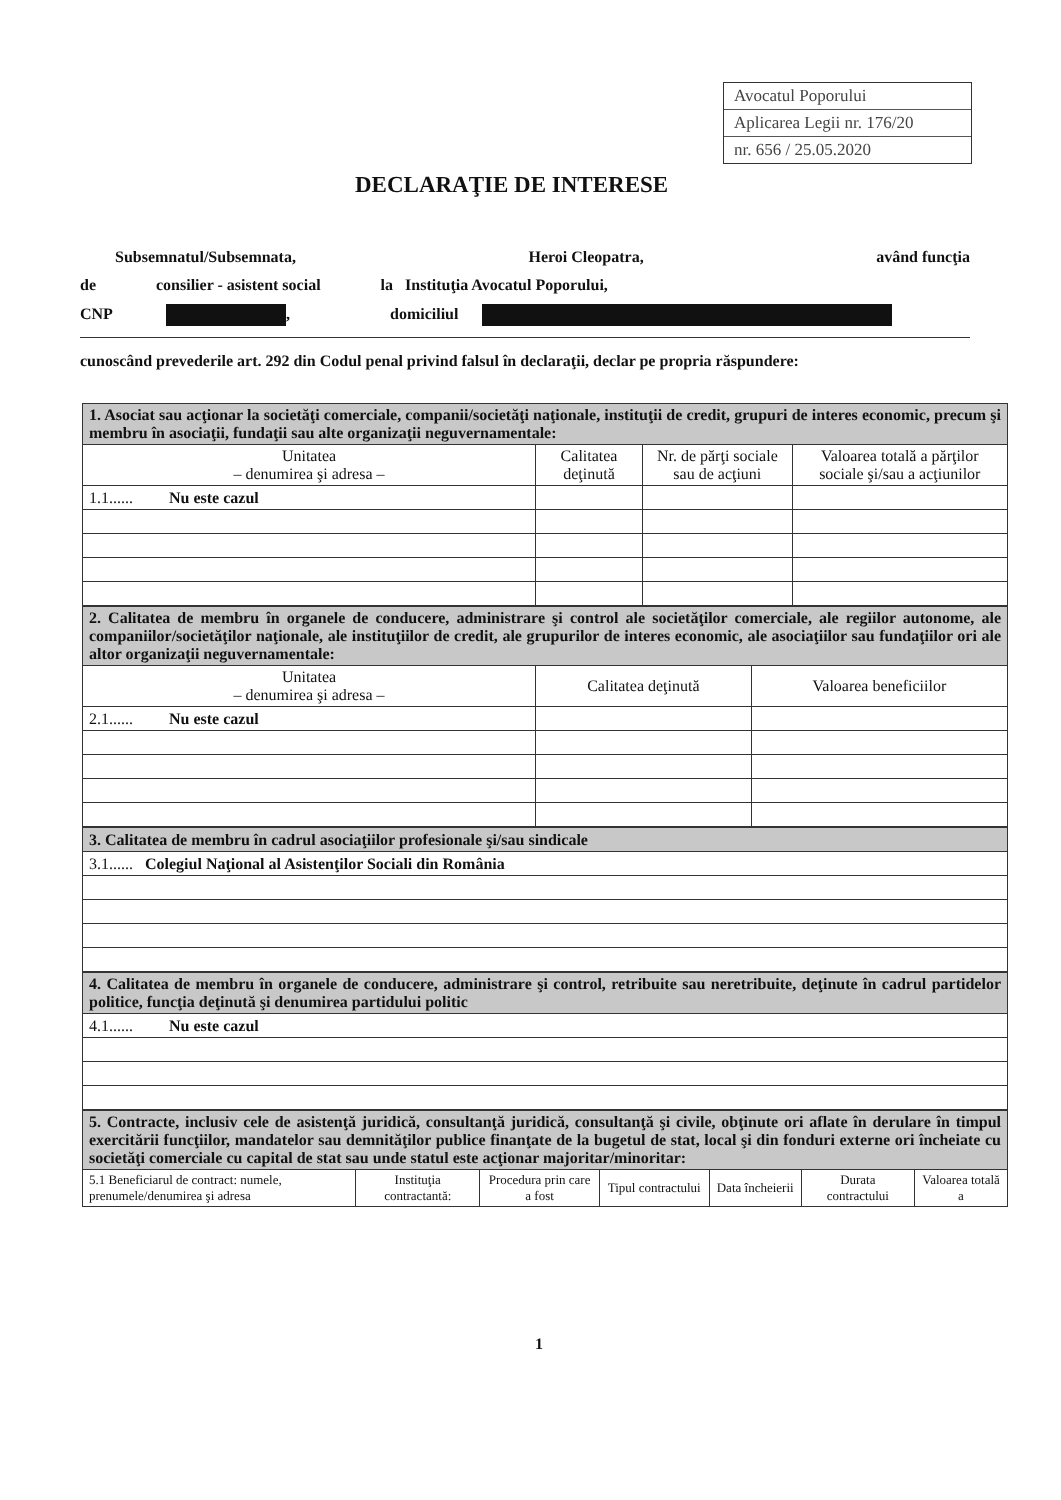Avocatul Poporului
Aplicarea Legii nr. 176/20
nr. 656 / 25.05.2020
DECLARAŢIE DE INTERESE
Subsemnatul/Subsemnata, Heroi Cleopatra, având funcţia
de consilier - asistent social la Instituţia Avocatul Poporului,
CNP , domiciliul
cunoscând prevederile art. 292 din Codul penal privind falsul în declaraţii, declar pe propria răspundere:
| 1. Asociat sau acţionar la societăţi comerciale, companii/societăţi naţionale, instituţii de credit, grupuri de interes economic, precum şi membru în asociaţii, fundaţii sau alte organizaţii neguvernamentale: | | | |
| Unitatea – denumirea şi adresa – | Calitatea deţinută | Nr. de părţi sociale sau de acţiuni | Valoarea totală a părţilor sociale şi/sau a acţiunilor |
| 1.1...... Nu este cazul | | | |
| 2. Calitatea de membru în organele de conducere, administrare şi control ale societăţilor comerciale, ale regiilor autonome, ale companiilor/societăţilor naţionale, ale instituţiilor de credit, ale grupurilor de interes economic, ale asociaţiilor sau fundaţiilor ori ale altor organizaţii neguvernamentale: | | |
| Unitatea – denumirea şi adresa – | Calitatea deţinută | Valoarea beneficiilor |
| 2.1...... Nu este cazul | | |
| 3. Calitatea de membru în cadrul asociaţiilor profesionale şi/sau sindicale |
| 3.1...... Colegiul Naţional al Asistenţilor Sociali din România |
| 4. Calitatea de membru în organele de conducere, administrare şi control, retribuite sau neretribuite, deţinute în cadrul partidelor politice, funcţia deţinută şi denumirea partidului politic |
| 4.1...... Nu este cazul |
| 5. Contracte, inclusiv cele de asistenţă juridică, consultanţă juridică, consultanţă şi civile, obţinute ori aflate în derulare în timpul exercitării funcţiilor, mandatelor sau demnităţilor publice finanţate de la bugetul de stat, local şi din fonduri externe ori încheiate cu societăţi comerciale cu capital de stat sau unde statul este acţionar majoritar/minoritar: | | | | | | |
| 5.1 Beneficiarul de contract: numele, prenumele/denumirea şi adresa | Instituţia contractantă: | Procedura prin care a fost | Tipul contractului | Data încheierii | Durata contractului | Valoarea totală a |
1